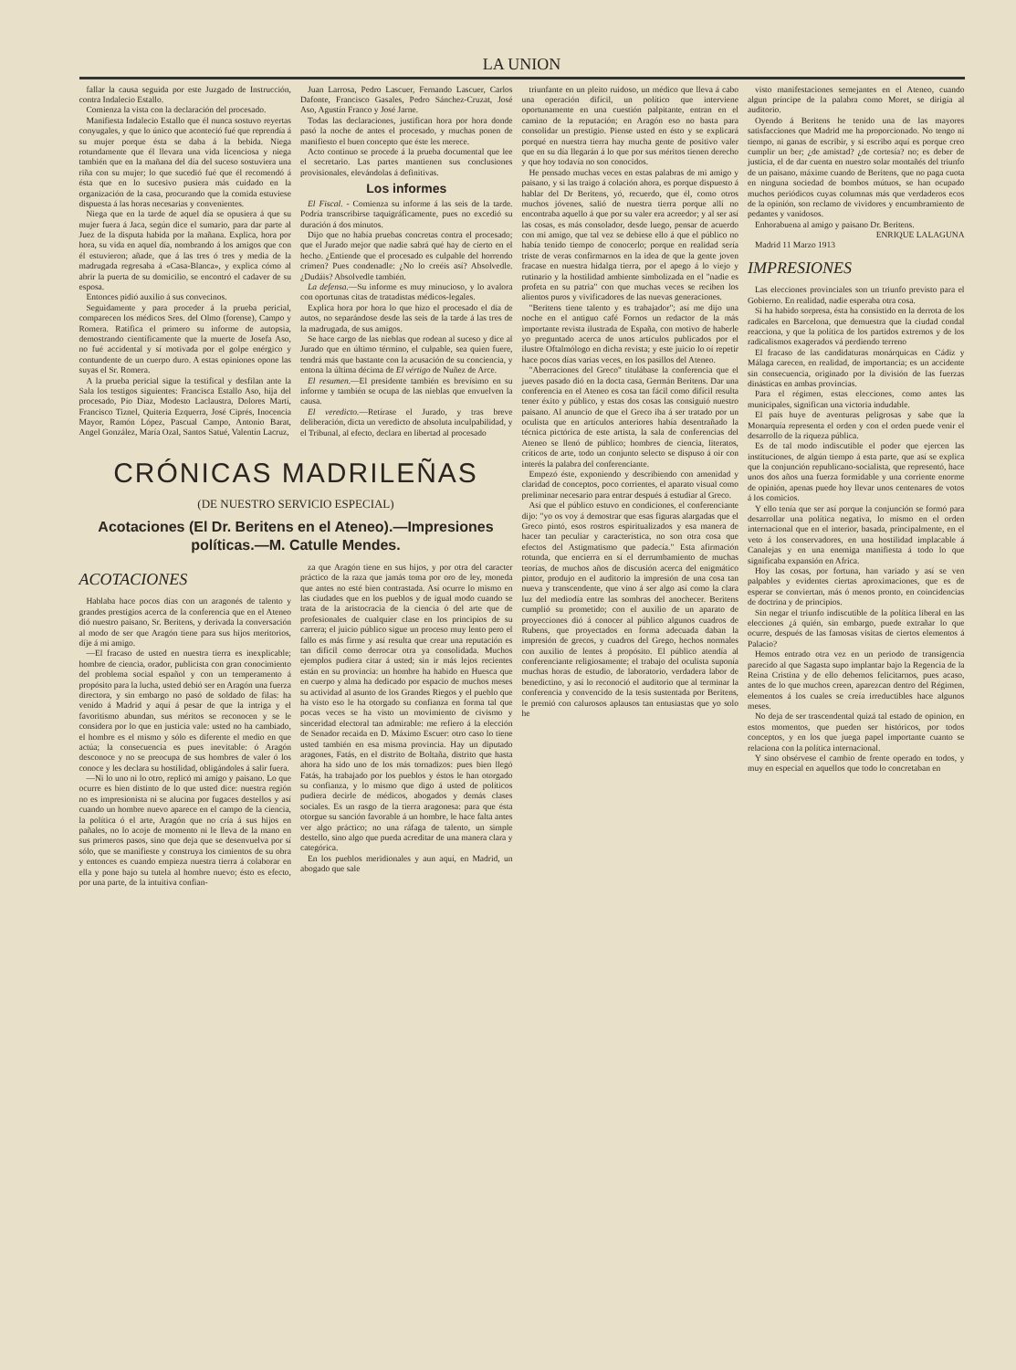LA UNION
fallar la causa seguida por este Juzgado de Instrucción, contra Indalecio Estallo.
Comienza la vista con la declaración del procesado.
Manifiesta Indalecio Estallo que él nunca sostuvo reyertas conyugales, y que lo único que aconteció fué que reprendía á su mujer porque ésta se daba á la bebida. Niega rotundamente que él llevara una vida licenciosa y niega también que en la mañana del día del suceso sostuviera una riña con su mujer; lo que sucedió fué que él recomendó á ésta que en lo sucesivo pusiera más cuidado en la organización de la casa, procurando que la comida estuviese dispuesta á las horas necesarias y convenientes.
Niega que en la tarde de aquel día se opusiera á que su mujer fuera á Jaca, según dice el sumario, para dar parte al Juez de la disputa habida por la mañana. Explica, hora por hora, su vida en aquel día, nombrando á los amigos que con él estuvieron; añade, que á las tres ó tres y media de la madrugada regresaba á «Casa-Blanca», y explica cómo al abrir la puerta de su domicilio, se encontró el cadaver de su esposa.
Entonces pidió auxilio á sus convecinos.
Seguidamente y para proceder á la prueba pericial, comparecen los médicos Sres. del Olmo (forense), Campo y Romera. Ratifica el primero su informe de autopsia, demostrando científicamente que la muerte de Josefa Aso, no fué accidental y sí motivada por el golpe enérgico y contundente de un cuerpo duro. A estas opiniones opone las suyas el Sr. Romera.
A la prueba pericial sigue la testifical y desfilan ante la Sala los testigos siguientes: Francisca Estallo Aso, hija del procesado, Pío Díaz, Modesto Laclaustra, Dolores Martí, Francisco Tiznel, Quiteria Ezquerra, José Ciprés, Inocencia Mayor, Ramón López, Pascual Campo, Antonio Barat, Angel González, María Ozal, Santos Satué, Valentín Lacruz,
Juan Larrosa, Pedro Lascuer, Fernando Lascuer, Carlos Dafonte, Francisco Gasales, Pedro Sánchez-Cruzat, José Aso, Agustín Franco y José Jarne.
Todas las declaraciones, justifican hora por hora donde pasó la noche de antes el procesado, y muchas ponen de manifiesto el buen concepto que éste les merece.
Acto continuo se procede á la prueba documental que lee el secretario. Las partes mantienen sus conclusiones provisionales, elevándolas á definitivas.
Los informes
El Fiscal. - Comienza su informe á las seis de la tarde. Podría transcribirse taquigráficamente, pues no excedió su duración á dos minutos.
Dijo que no había pruebas concretas contra el procesado; que el Jurado mejor que nadie sabrá qué hay de cierto en el hecho. ¿Entiende que el procesado es culpable del horrendo crimen? Pues condenadle: ¿No lo creéis así? Absolvedle. ¿Dudáis? Absolvedle también.
La defensa.—Su informe es muy minucioso, y lo avalora con oportunas citas de tratadistas médicos-legales.
Explica hora por hora lo que hizo el procesado el día de autos, no separándose desde las seis de la tarde á las tres de la madrugada, de sus amigos.
Se hace cargo de las nieblas que rodean al suceso y dice al Jurado que en último término, el culpable, sea quien fuere, tendrá más que bastante con la acusación de su conciencia, y entona la última décima de El vértigo de Nuñez de Arce.
El resumen.—El presidente también es brevísimo en su informe y también se ocupa de las nieblas que envuelven la causa.
El veredicto.—Retírase el Jurado, y tras breve deliberación, dicta un veredicto de absoluta inculpabilidad, y el Tribunal, al efecto, declara en libertad al procesado
CRÓNICAS MADRILEÑAS
(DE NUESTRO SERVICIO ESPECIAL)
Acotaciones (El Dr. Beritens en el Ateneo).—Impresiones políticas.—M. Catulle Mendes.
ACOTACIONES
Hablaba hace pocos días con un aragonés de talento y grandes prestigios acerca de la conferencia que en el Ateneo dió nuestro paisano, Sr. Beritens, y derivada la conversación al modo de ser que Aragón tiene para sus hijos meritorios, díje á mi amigo.
—El fracaso de usted en nuestra tierra es inexplicable; hombre de ciencia, orador, publicista con gran conocimiento del problema social español y con un temperamento á propósito para la lucha, usted debió ser en Aragón una fuerza directora, y sin embargo no pasó de soldado de filas: ha venido á Madrid y aquí á pesar de que la intriga y el favoritismo abundan, sus méritos se reconocen y se le considera por lo que en justicia vale: usted no ha cambiado, el hombre es el mismo y sólo es diferente el medio en que actúa; la consecuencia es pues inevitable: ó Aragón desconoce y no se preocupa de sus hombres de valer ó los conoce y les declara su hostilidad, obligándoles á salir fuera.
—Ni lo uno ni lo otro, replicó mi amigo y paisano. Lo que ocurre es bien distinto de lo que usted dice: nuestra región no es impresionista ni se alucina por fugaces destellos y así cuando un hombre nuevo aparece en el campo de la ciencia, la política ó el arte, Aragón que no cría á sus hijos en pañales, no lo acoje de momento ni le lleva de la mano en sus primeros pasos, sino que deja que se desenvuelva por sí sólo, que se manifieste y construya los cimientos de su obra y entonces es cuando empieza nuestra tierra á colaborar en ella y pone bajo su tutela al hombre nuevo; ésto es efecto, por una parte, de la intuitiva confian-
za que Aragón tiene en sus hijos, y por otra del caracter práctico de la raza que jamás toma por oro de ley, moneda que antes no esté bien contrastada. Así ocurre lo mismo en las ciudades que en los pueblos y de igual modo cuando se trata de la aristocracia de la ciencia ó del arte que de profesionales de cualquier clase en los principios de su carrera; el juicio público sigue un proceso muy lento pero el fallo es más firme y así resulta que crear una reputación es tan difícil como derrocar otra ya consolidada. Muchos ejemplos pudiera citar á usted; sin ir más lejos recientes están en su provincia: un hombre ha habido en Huesca que en cuerpo y alma ha dedicado por espacio de muchos meses su actividad al asunto de los Grandes Riegos y el pueblo que ha visto eso le ha otorgado su confianza en forma tal que pocas veces se ha visto un movimiento de civismo y sinceridad electoral tan admirable: me refiero á la elección de Senador recaida en D. Máximo Escuer: otro caso lo tiene usted también en esa misma provincia. Hay un diputado aragones, Fatás, en el distrito de Boltaña, distrito que hasta ahora ha sido uno de los más tornadizos: pues bien llegó Fatás, ha trabajado por los pueblos y éstos le han otorgado su confianza, y lo mismo que digo á usted de políticos pudiera decirle de médicos, abogados y demás clases sociales. Es un rasgo de la tierra aragonesa: para que ésta otorgue su sanción favorable á un hombre, le hace falta antes ver algo práctico; no una ráfaga de talento, un simple destello, sino algo que pueda acreditar de una manera clara y categórica.
En los pueblos meridionales y aun aquí, en Madrid, un abogado que sale
triunfante en un pleito ruidoso, un médico que lleva á cabo una operación difícil, un político que interviene oportunamente en una cuestión palpitante, entran en el camino de la reputación; en Aragón eso no basta para consolidar un prestigio. Piense usted en ésto y se explicará porqué en nuestra tierra hay mucha gente de positivo valer que en su día llegarán á lo que por sus méritos tienen derecho y que hoy todavía no son conocidos.
He pensado muchas veces en estas palabras de mi amigo y paisano, y si las traigo á colación ahora, es porque dispuesto á hablar del Dr Beritens, yó, recuerdo, que él, como otros muchos jóvenes, salió de nuestra tierra porque allí no encontraba aquello á que por su valer era acreedor; y al ser así las cosas, es más consolador, desde luego, pensar de acuerdo con mi amigo, que tal vez se debiese ello á que el público no había tenido tiempo de conocerlo; porque en realidad sería triste de veras confirmarnos en la idea de que la gente joven fracase en nuestra hidalga tierra, por el apego á lo viejo y rutinario y la hostilidad ambiente simbolizada en el "nadie es profeta en su patria" con que muchas veces se reciben los alientos puros y vivificadores de las nuevas generaciones.
"Beritens tiene talento y es trabajador"; así me dijo una noche en el antiguo café Fornos un redactor de la más importante revista ilustrada de España, con motivo de haberle yo preguntado acerca de unos artículos publicados por el ilustre Oftalmólogo en dicha revista; y este juicio lo oí repetir hace pocos días varias veces, en los pasillos del Ateneo.
"Aberraciones del Greco" titulábase la conferencia que el jueves pasado dió en la docta casa, Germán Beritens. Dar una conferencia en el Ateneo es cosa tan fácil como difícil resulta tener éxito y público, y estas dos cosas las consiguió nuestro paisano. Al anuncio de que el Greco iba á ser tratado por un oculista que en artículos anteriores había desentrañado la técnica pictórica de este artista, la sala de conferencias del Ateneo se llenó de público; hombres de ciencia, literatos, críticos de arte, todo un conjunto selecto se dispuso á oir con interés la palabra del conferenciante.
Empezó éste, exponiendo y describiendo con amenidad y claridad de conceptos, poco corrientes, el aparato visual como preliminar necesario para entrar después á estudiar al Greco.
Así que el público estuvo en condiciones, el conferenciante dijo: "yo os voy á demostrar que esas figuras alargadas que el Greco pintó, esos rostros espiritualizados y esa manera de hacer tan peculiar y característica, no son otra cosa que efectos del Astigmatismo que padecía." Esta afirmación rotunda, que encierra en sí el derrumbamiento de muchas teorías, de muchos años de discusión acerca del enigmático pintor, produjo en el auditorio la impresión de una cosa tan nueva y transcendente, que vino á ser algo así como la clara luz del mediodía entre las sombras del anochecer. Beritens cumplió su prometido; con el auxilio de un aparato de proyecciones dió á conocer al público algunos cuadros de Rubens, que proyectados en forma adecuada daban la impresión de grecos, y cuadros del Grego, hechos normales con auxilio de lentes á propósito. El público atendía al conferenciante religiosamente; el trabajo del oculista suponía muchas horas de estudio, de laboratorio, verdadera labor de benedictino, y así lo reconoció el auditorio que al terminar la conferencia y convencido de la tesis sustentada por Beritens, le premió con calurosos aplausos tan entusiastas que yo solo he
visto manifestaciones semejantes en el Ateneo, cuando algun príncipe de la palabra como Moret, se dirigía al auditorio.
Oyendo á Beritens he tenido una de las mayores satisfacciones que Madrid me ha proporcionado. No tengo ni tiempo, ni ganas de escribir, y si escribo aquí es porque creo cumplir un ber; ¿de amistad? ¿de cortesía? no; es deber de justicia, el de dar cuenta en nuestro solar montañés del triunfo de un paisano, máxime cuando de Beritens, que no paga cuota en ninguna sociedad de bombos mútuos, se han ocupado muchos periódicos cuyas columnas más que verdaderos ecos de la opinión, son reclamo de vividores y encumbramiento de pedantes y vanidosos.
Enhorabuena al amigo y paisano Dr. Beritens.
ENRIQUE LALAGUNA
Madrid 11 Marzo 1913
IMPRESIONES
Las elecciones provinciales son un triunfo previsto para el Gobierno. En realidad, nadie esperaba otra cosa.
Si ha habido sorpresa, ésta ha consistido en la derrota de los radicales en Barcelona, que demuestra que la ciudad condal reacciona, y que la política de los partidos extremos y de los radicalismos exagerados vá perdiendo terreno
El fracaso de las candidaturas monárquicas en Cádiz y Málaga carecen, en realidad, de importancia; es un accidente sin consecuencia, originado por la división de las fuerzas dinásticas en ambas provincias.
Para el régimen, estas elecciones, como antes las municipales, significan una victoria indudable.
El país huye de aventuras peligrosas y sabe que la Monarquía representa el orden y con el orden puede venir el desarrollo de la riqueza pública.
Es de tal modo indiscutible el poder que ejercen las instituciones, de algún tiempo á esta parte, que así se explica que la conjunción republicano-socialista, que representó, hace unos dos años una fuerza formidable y una corriente enorme de opinión, apenas puede hoy llevar unos centenares de votos á los comicios.
Y ello tenía que ser así porque la conjunción se formó para desarrollar una política negativa, lo mismo en el orden internacional que en el interior, basada, principalmente, en el veto á los conservadores, en una hostilidad implacable á Canalejas y en una enemiga manifiesta á todo lo que significaba expansión en Africa.
Hoy las cosas, por fortuna, han variado y así se ven palpables y evidentes ciertas aproximaciones, que es de esperar se conviertan, más ó menos pronto, en coincidencias de doctrina y de principios.
Sin negar el triunfo indiscutible de la política liberal en las elecciones ¿á quién, sin embargo, puede extrañar lo que ocurre, después de las famosas visitas de ciertos elementos á Palacio?
Hemos entrado otra vez en un periodo de transigencia parecido al que Sagasta supo implantar bajo la Regencia de la Reina Cristina y de ello debemos felicitarnos, pues acaso, antes de lo que muchos creen, aparezcan dentro del Régimen, elementos á los cuales se creía irreductibles hace algunos meses.
No deja de ser trascendental quizá tal estado de opinion, en estos momentos, que pueden ser históricos, por todos conceptos, y en los que juega papel importante cuanto se relaciona con la política internacional.
Y sino obsérvese el cambio de frente operado en todos, y muy en especial en aquellos que todo lo concretaban en